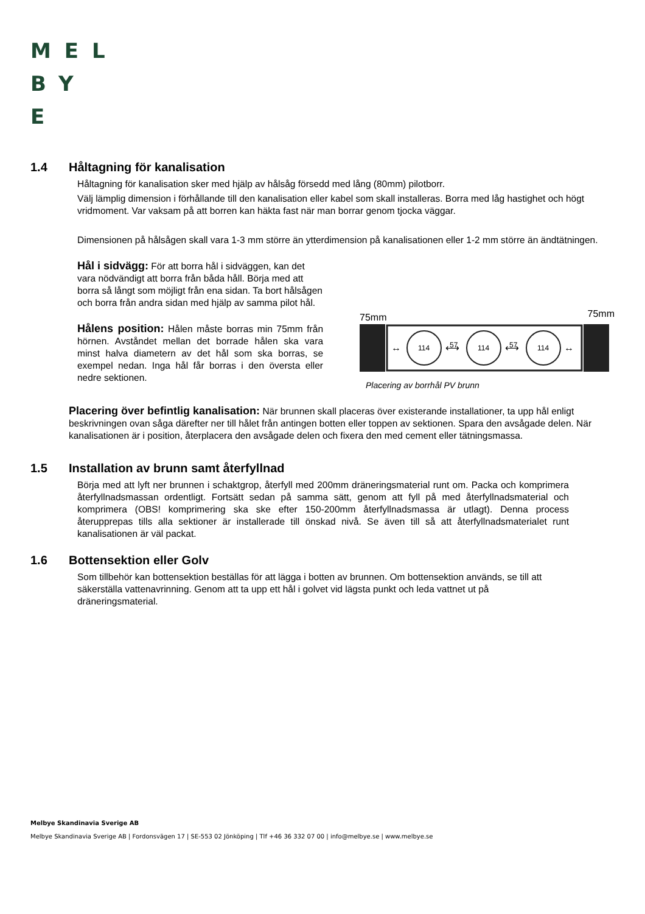MEL
BY
E
1.4 Håltagning för kanalisation
Håltagning för kanalisation sker med hjälp av hålsåg försedd med lång (80mm) pilotborr.
Välj lämplig dimension i förhållande till den kanalisation eller kabel som skall installeras. Borra med låg hastighet och högt vridmoment. Var vaksam på att borren kan häkta fast när man borrar genom tjocka väggar.
Dimensionen på hålsågen skall vara 1-3 mm större än ytterdimension på kanalisationen eller 1-2 mm större än ändtätningen.
Hål i sidvägg: För att borra hål i sidväggen, kan det vara nödvändigt att borra från båda håll. Börja med att borra så långt som möjligt från ena sidan. Ta bort hålsågen och borra från andra sidan med hjälp av samma pilot hål.
Hålens position: Hålen måste borras min 75mm från hörnen. Avståndet mellan det borrade hålen ska vara minst halva diametern av det hål som ska borras, se exempel nedan. Inga hål får borras i den översta eller nedre sektionen.
75mm 75mm
114
114
114
57
57
↔
⟷
⟷
↔
Placering av borrhål PV brunn
Placering över befintlig kanalisation: När brunnen skall placeras över existerande installationer, ta upp hål enligt beskrivningen ovan såga därefter ner till hålet från antingen botten eller toppen av sektionen. Spara den avsågade delen. När kanalisationen är i position, återplacera den avsågade delen och fixera den med cement eller tätningsmassa.
1.5 Installation av brunn samt återfyllnad
Börja med att lyft ner brunnen i schaktgrop, återfyll med 200mm dräneringsmaterial runt om. Packa och komprimera återfyllnadsmassan ordentligt. Fortsätt sedan på samma sätt, genom att fyll på med återfyllnadsmaterial och komprimera (OBS! komprimering ska ske efter 150-200mm återfyllnadsmassa är utlagt). Denna process återupprepas tills alla sektioner är installerade till önskad nivå. Se även till så att återfyllnadsmaterialet runt kanalisationen är väl packat.
1.6 Bottensektion eller Golv
Som tillbehör kan bottensektion beställas för att lägga i botten av brunnen. Om bottensektion används, se till att säkerställa vattenavrinning. Genom att ta upp ett hål i golvet vid lägsta punkt och leda vattnet ut på dräneringsmaterial.
Melbye Skandinavia Sverige AB
Melbye Skandinavia Sverige AB | Fordonsvägen 17 | SE-553 02 Jönköping | Tlf +46 36 332 07 00 | info@melbye.se | www.melbye.se